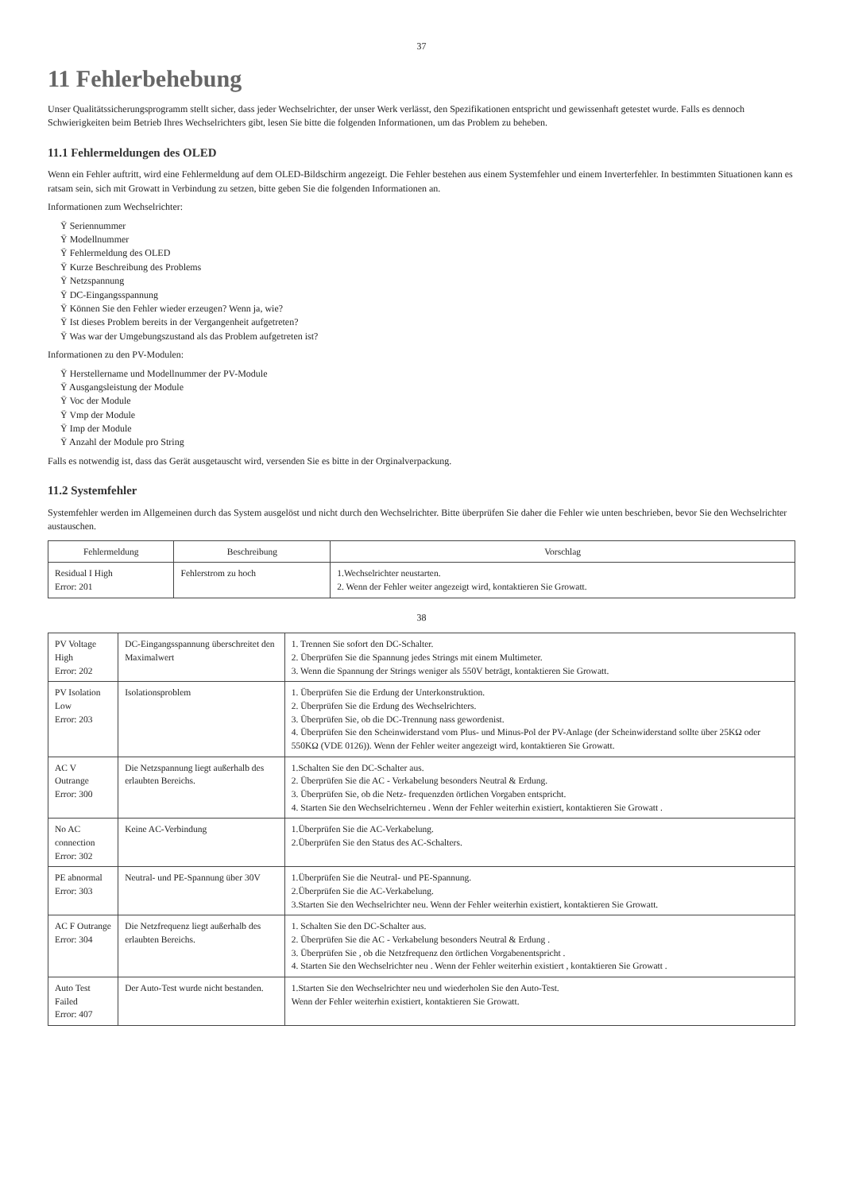37
11 Fehlerbehebung
Unser Qualitätssicherungsprogramm stellt sicher, dass jeder Wechselrichter, der unser Werk verlässt, den Spezifikationen entspricht und gewissenhaft getestet wurde. Falls es dennoch Schwierigkeiten beim Betrieb Ihres Wechselrichters gibt, lesen Sie bitte die folgenden Informationen, um das Problem zu beheben.
11.1 Fehlermeldungen des OLED
Wenn ein Fehler auftritt, wird eine Fehlermeldung auf dem OLED-Bildschirm angezeigt. Die Fehler bestehen aus einem Systemfehler und einem Inverterfehler. In bestimmten Situationen kann es ratsam sein, sich mit Growatt in Verbindung zu setzen, bitte geben Sie die folgenden Informationen an.
Informationen zum Wechselrichter:
Ÿ Seriennummer
Ÿ Modellnummer
Ÿ Fehlermeldung des OLED
Ÿ Kurze Beschreibung des Problems
Ÿ Netzspannung
Ÿ DC-Eingangsspannung
Ÿ Können Sie den Fehler wieder erzeugen? Wenn ja, wie?
Ÿ Ist dieses Problem bereits in der Vergangenheit aufgetreten?
Ÿ Was war der Umgebungszustand als das Problem aufgetreten ist?
Informationen zu den PV-Modulen:
Ÿ Herstellername und Modellnummer der PV-Module
Ÿ Ausgangsleistung der Module
Ÿ Voc der Module
Ÿ Vmp der Module
Ÿ Imp der Module
Ÿ Anzahl der Module pro String
Falls es notwendig ist, dass das Gerät ausgetauscht wird, versenden Sie es bitte in der Orginalverpackung.
11.2 Systemfehler
Systemfehler werden im Allgemeinen durch das System ausgelöst und nicht durch den Wechselrichter. Bitte überprüfen Sie daher die Fehler wie unten beschrieben, bevor Sie den Wechselrichter austauschen.
| Fehlermeldung | Beschreibung | Vorschlag |
| --- | --- | --- |
| Residual I High Error: 201 | Fehlerstrom zu hoch | 1.Wechselrichter neustarten. 2. Wenn der Fehler weiter angezeigt wird, kontaktieren Sie Growatt. |
38
| PV Voltage High Error: 202 | DC-Eingangsspannung überschreitet den Maximalwert | 1. Trennen Sie sofort den DC-Schalter. 2. Überprüfen Sie die Spannung jedes Strings mit einem Multimeter. 3. Wenn die Spannung der Strings weniger als 550V beträgt, kontaktieren Sie Growatt. |
| PV Isolation Low Error: 203 | Isolationsproblem | 1. Überprüfen Sie die Erdung der Unterkonstruktion. 2. Überprüfen Sie die Erdung des Wechselrichters. 3. Überprüfen Sie, ob die DC-Trennung nass gewordenist. 4. Überprüfen Sie den Scheinwiderstand vom Plus- und Minus-Pol der PV-Anlage (der Scheinwiderstand sollte über 25KΩ oder 550KΩ (VDE 0126)). Wenn der Fehler weiter angezeigt wird, kontaktieren Sie Growatt. |
| AC V Outrange Error: 300 | Die Netzspannung liegt außerhalb des erlaubten Bereichs. | 1.Schalten Sie den DC-Schalter aus. 2. Überprüfen Sie die AC - Verkabelung besonders Neutral & Erdung. 3. Überprüfen Sie, ob die Netz- frequenzden örtlichen Vorgaben entspricht. 4. Starten Sie den Wechselrichterneu . Wenn der Fehler weiterhin existiert, kontaktieren Sie Growatt . |
| No AC connection Error: 302 | Keine AC-Verbindung | 1.Überprüfen Sie die AC-Verkabelung. 2.Überprüfen Sie den Status des AC-Schalters. |
| PE abnormal Error: 303 | Neutral- und PE-Spannung über 30V | 1.Überprüfen Sie die Neutral- und PE-Spannung. 2.Überprüfen Sie die AC-Verkabelung. 3.Starten Sie den Wechselrichter neu. Wenn der Fehler weiterhin existiert, kontaktieren Sie Growatt. |
| AC F Outrange Error: 304 | Die Netzfrequenz liegt außerhalb des erlaubten Bereichs. | 1. Schalten Sie den DC-Schalter aus. 2. Überprüfen Sie die AC - Verkabelung besonders Neutral & Erdung . 3. Überprüfen Sie , ob die Netzfrequenz den örtlichen Vorgabenentspricht . 4. Starten Sie den Wechselrichter neu . Wenn der Fehler weiterhin existiert , kontaktieren Sie Growatt . |
| Auto Test Failed Error: 407 | Der Auto-Test wurde nicht bestanden. | 1.Starten Sie den Wechselrichter neu und wiederholen Sie den Auto-Test. Wenn der Fehler weiterhin existiert, kontaktieren Sie Growatt. |